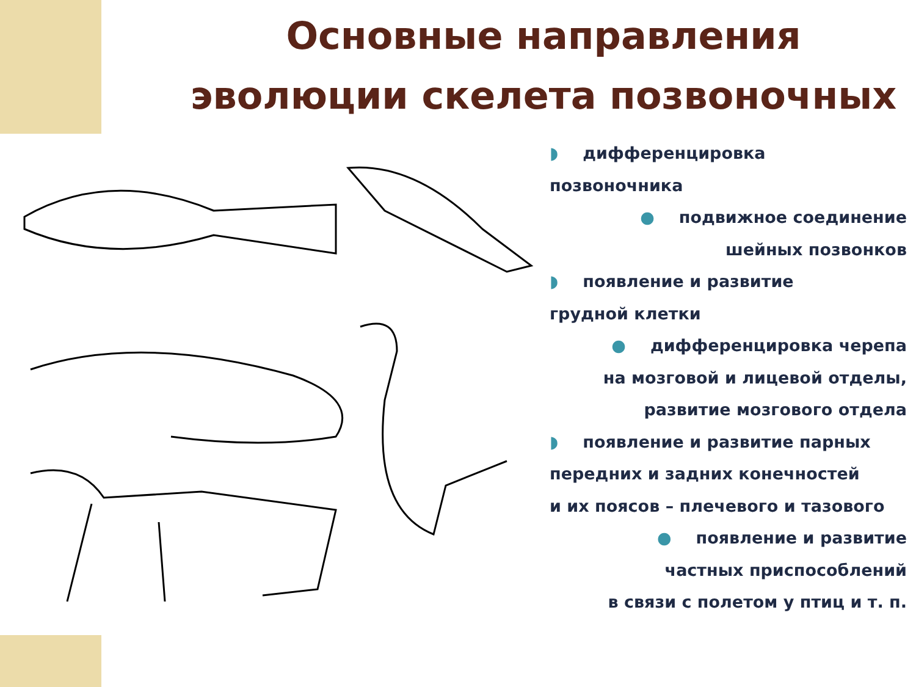Основные направления
эволюции скелета позвоночных
◗ дифференцировка
позвоночника
● подвижное соединение
шейных позвонков
◗ появление и развитие
грудной клетки
● дифференцировка черепа
на мозговой и лицевой отделы,
развитие мозгового отдела
◗ появление и развитие парных
передних и задних конечностей
и их поясов – плечевого и тазового
● появление и развитие
частных приспособлений
в связи с полетом у птиц и т. п.